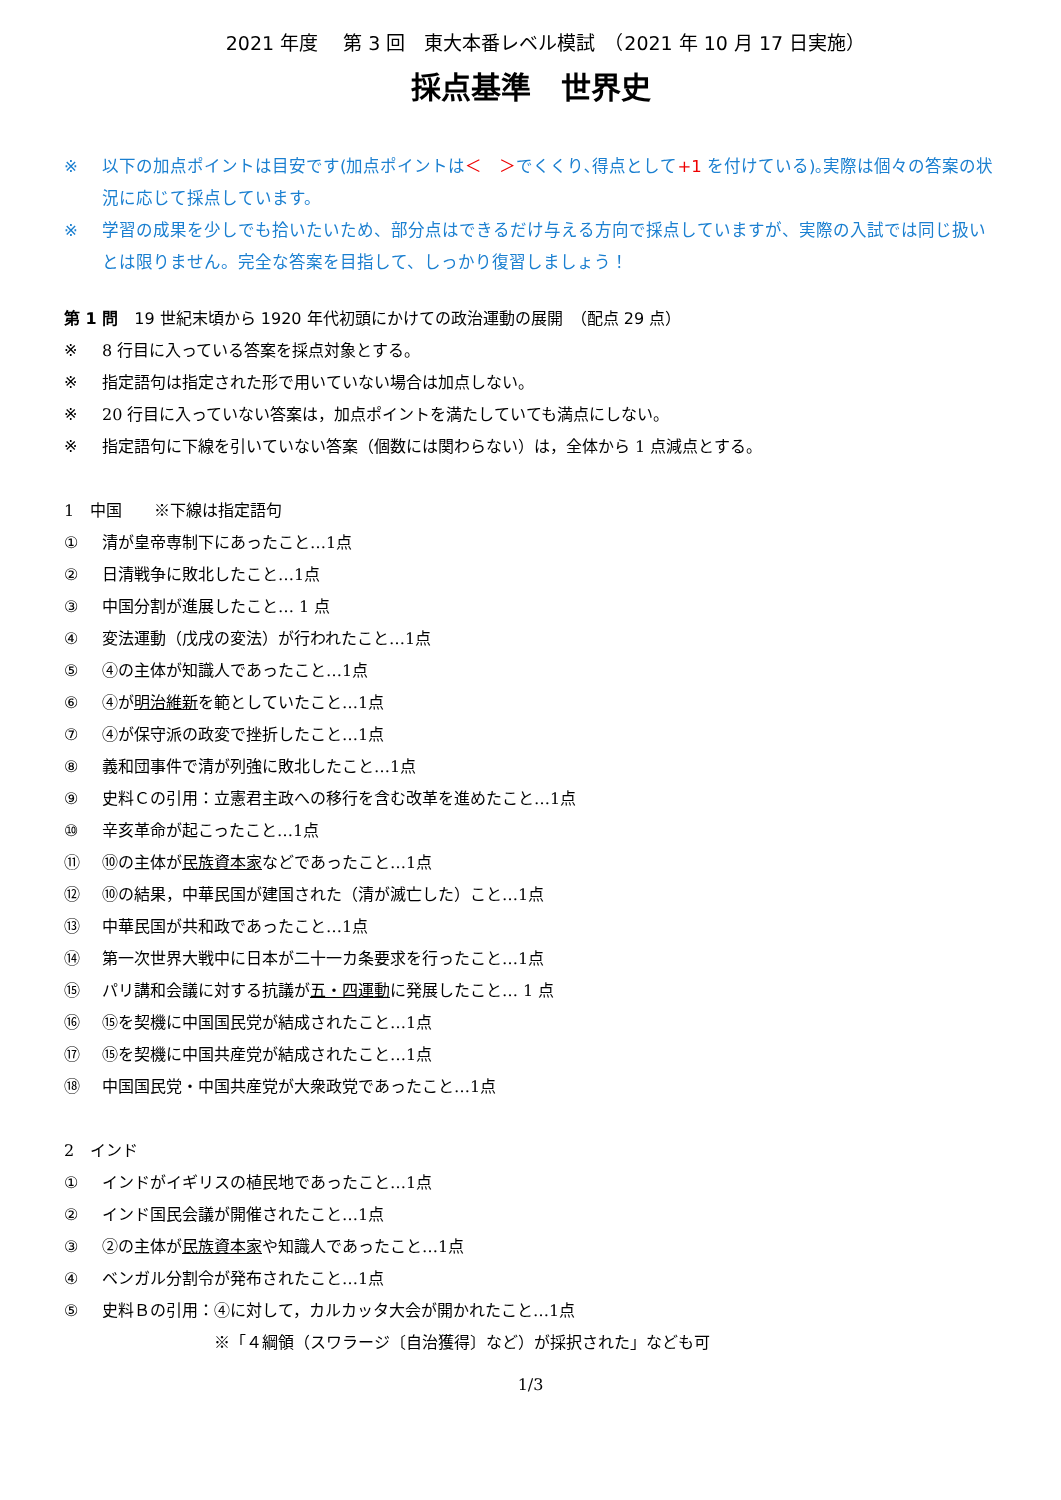2021 年度　 第 3 回　東大本番レベル模試　（2021 年 10 月 17 日実施）
採点基準　世界史
※ 以下の加点ポイントは目安です(加点ポイントは＜　＞でくくり､得点として+1 を付けている)｡実際は個々の答案の状況に応じて採点しています。
※ 学習の成果を少しでも拾いたいため、部分点はできるだけ与える方向で採点していますが、実際の入試では同じ扱いとは限りません。完全な答案を目指して、しっかり復習しましょう！
第 1 問　19 世紀末頃から 1920 年代初頭にかけての政治運動の展開　（配点 29 点）
※ 8 行目に入っている答案を採点対象とする。
※ 指定語句は指定された形で用いていない場合は加点しない。
※ 20 行目に入っていない答案は，加点ポイントを満たしていても満点にしない。
※ 指定語句に下線を引いていない答案（個数には関わらない）は，全体から 1 点減点とする。
1　中国　　※下線は指定語句
① 清が皇帝専制下にあったこと…1点
② 日清戦争に敗北したこと…1点
③ 中国分割が進展したこと… 1 点
④ 変法運動（戊戌の変法）が行われたこと…1点
⑤ ④の主体が知識人であったこと…1点
⑥ ④が明治維新を範としていたこと…1点
⑦ ④が保守派の政変で挫折したこと…1点
⑧ 義和団事件で清が列強に敗北したこと…1点
⑨ 史料Ｃの引用：立憲君主政への移行を含む改革を進めたこと…1点
⑩ 辛亥革命が起こったこと…1点
⑪ ⑩の主体が民族資本家などであったこと…1点
⑫ ⑩の結果，中華民国が建国された（清が滅亡した）こと…1点
⑬ 中華民国が共和政であったこと…1点
⑭ 第一次世界大戦中に日本が二十一カ条要求を行ったこと…1点
⑮ パリ講和会議に対する抗議が五・四運動に発展したこと… 1 点
⑯ ⑮を契機に中国国民党が結成されたこと…1点
⑰ ⑮を契機に中国共産党が結成されたこと…1点
⑱ 中国国民党・中国共産党が大衆政党であったこと…1点
2　インド
① インドがイギリスの植民地であったこと…1点
② インド国民会議が開催されたこと…1点
③ ②の主体が民族資本家や知識人であったこと…1点
④ ベンガル分割令が発布されたこと…1点
⑤ 史料Ｂの引用：④に対して，カルカッタ大会が開かれたこと…1点
※「４綱領（スワラージ〔自治獲得〕など）が採択された」なども可
1/3